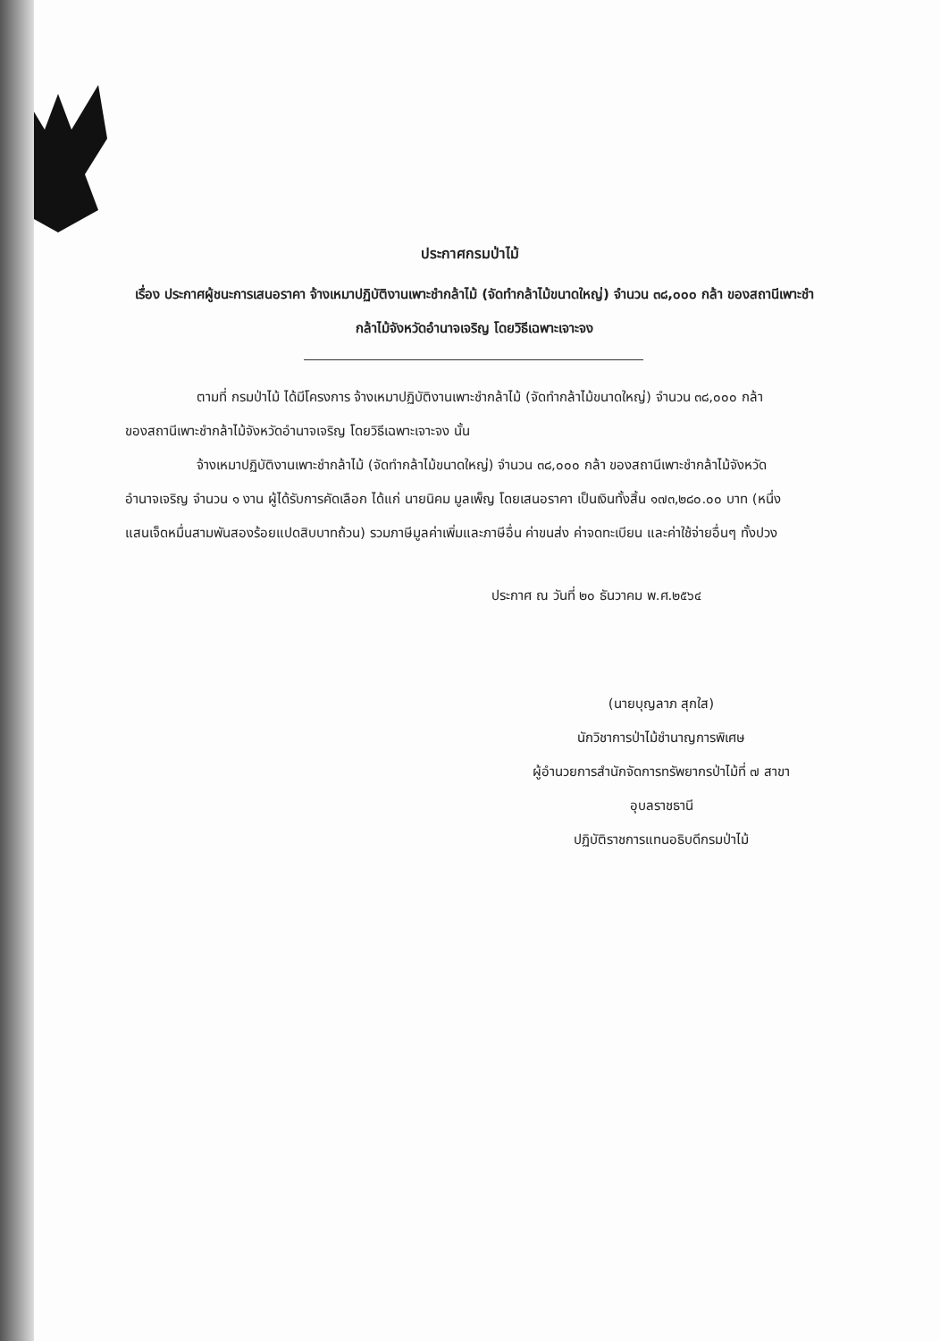ประกาศกรมป่าไม้
เรื่อง ประกาศผู้ชนะการเสนอราคา จ้างเหมาปฏิบัติงานเพาะชำกล้าไม้ (จัดทำกล้าไม้ขนาดใหญ่) จำนวน ๓๘,๐๐๐ กล้า ของสถานีเพาะชำกล้าไม้จังหวัดอำนาจเจริญ โดยวิธีเฉพาะเจาะจง
ตามที่ กรมป่าไม้ ได้มีโครงการ จ้างเหมาปฏิบัติงานเพาะชำกล้าไม้ (จัดทำกล้าไม้ขนาดใหญ่) จำนวน ๓๘,๐๐๐ กล้า ของสถานีเพาะชำกล้าไม้จังหวัดอำนาจเจริญ โดยวิธีเฉพาะเจาะจง นั้น
จ้างเหมาปฏิบัติงานเพาะชำกล้าไม้ (จัดทำกล้าไม้ขนาดใหญ่) จำนวน ๓๘,๐๐๐ กล้า ของสถานีเพาะชำกล้าไม้จังหวัดอำนาจเจริญ จำนวน ๑ งาน ผู้ได้รับการคัดเลือก ได้แก่ นายนิคม มูลเพ็ญ โดยเสนอราคา เป็นเงินทั้งสิ้น ๑๗๓,๒๘๐.๐๐ บาท (หนึ่งแสนเจ็ดหมื่นสามพันสองร้อยแปดสิบบาทถ้วน) รวมภาษีมูลค่าเพิ่มและภาษีอื่น ค่าขนส่ง ค่าจดทะเบียน และค่าใช้จ่ายอื่นๆ ทั้งปวง
ประกาศ ณ วันที่ ๒๐ ธันวาคม พ.ศ.๒๕๖๔
(นายบุญลาภ สุกใส)
นักวิชาการป่าไม้ชำนาญการพิเศษ
ผู้อำนวยการสำนักจัดการทรัพยากรป่าไม้ที่ ๗ สาขา
อุบลราชธานี
ปฏิบัติราชการแทนอธิบดีกรมป่าไม้